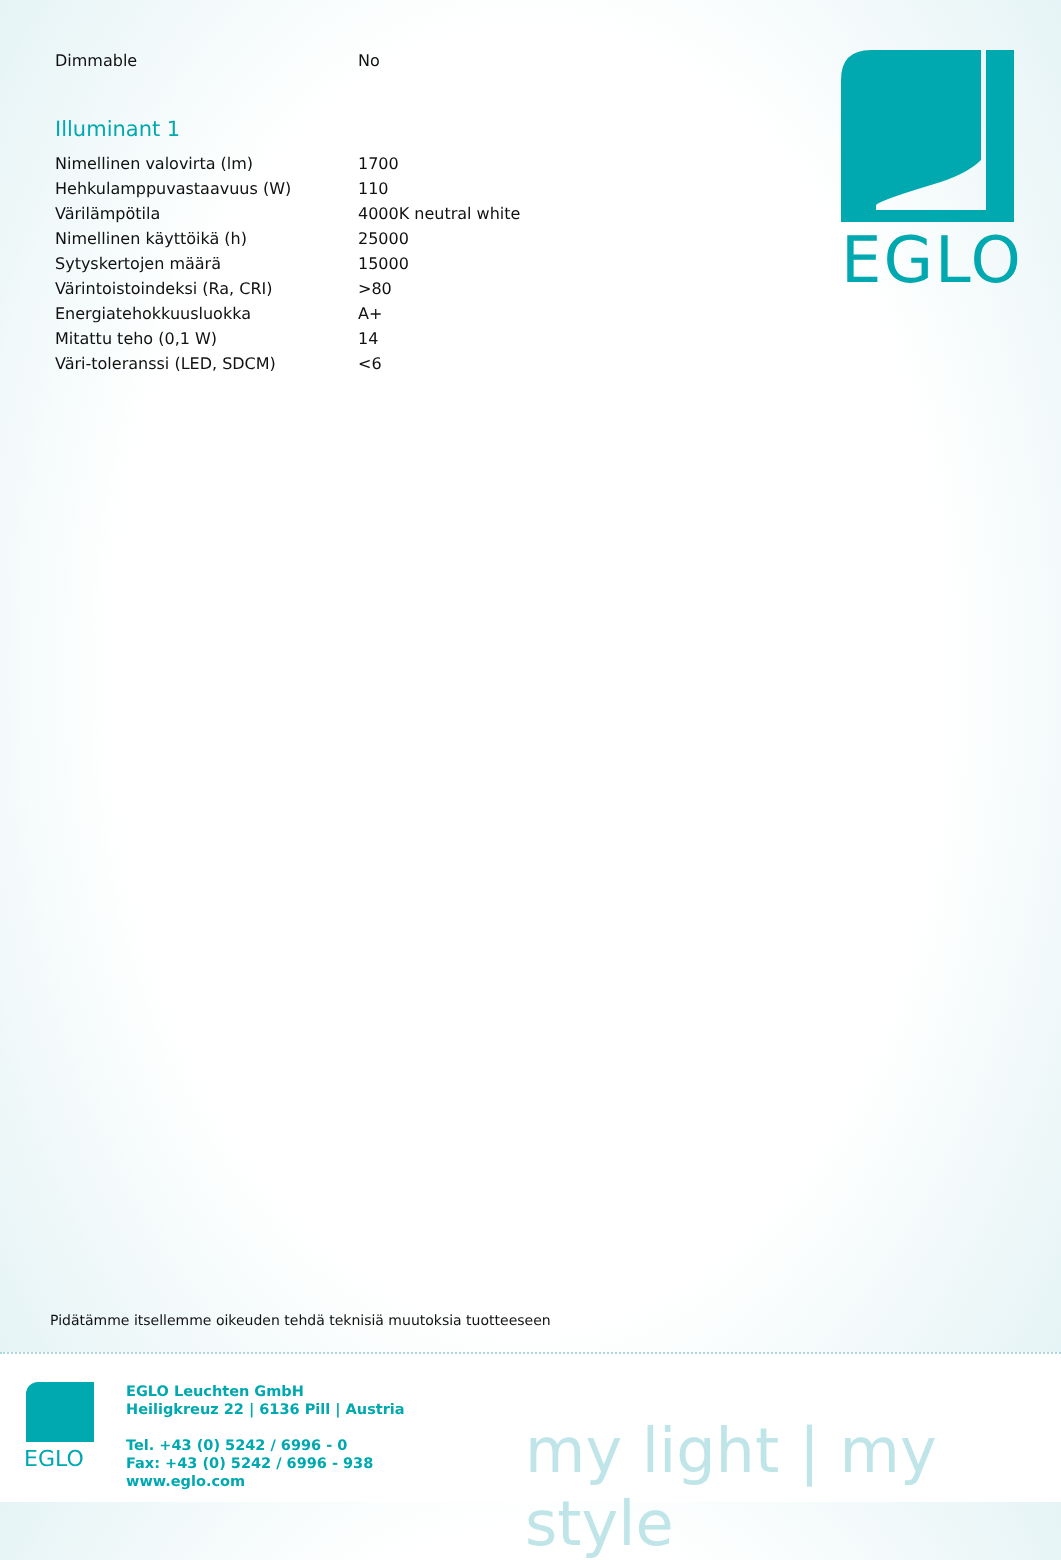| Dimmable | No |
Illuminant 1
| Nimellinen valovirta (lm) | 1700 |
| Hehkulamppuvastaavuus (W) | 110 |
| Värilämpötila | 4000K neutral white |
| Nimellinen käyttöikä (h) | 25000 |
| Sytyskertojen määrä | 15000 |
| Värintoistoindeksi (Ra, CRI) | >80 |
| Energiatehokkuusluokka | A+ |
| Mitattu teho (0,1 W) | 14 |
| Väri-toleranssi (LED, SDCM) | <6 |
EGLO
Pidätämme itsellemme oikeuden tehdä teknisiä muutoksia tuotteeseen
EGLO
EGLO Leuchten GmbH
Heiligkreuz 22 | 6136 Pill | Austria
Tel. +43 (0) 5242 / 6996 - 0
Fax: +43 (0) 5242 / 6996 - 938
www.eglo.com
my light | my style